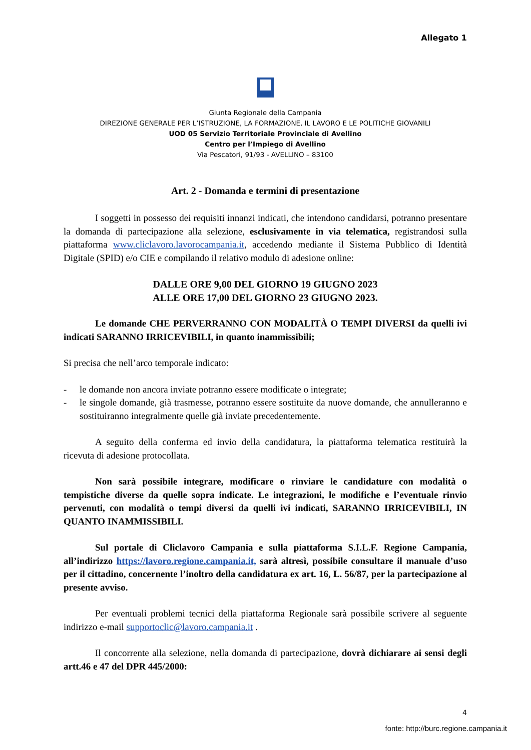Allegato 1
Giunta Regionale della Campania
DIREZIONE GENERALE PER L’ISTRUZIONE, LA FORMAZIONE, IL LAVORO E LE POLITICHE GIOVANILI
UOD 05 Servizio Territoriale Provinciale di Avellino
Centro per l’Impiego di Avellino
Via Pescatori, 91/93 - AVELLINO – 83100
Art. 2 - Domanda e termini di presentazione
I soggetti in possesso dei requisiti innanzi indicati, che intendono candidarsi, potranno presentare la domanda di partecipazione alla selezione, esclusivamente in via telematica, registrandosi sulla piattaforma www.cliclavoro.lavorocampania.it, accedendo mediante il Sistema Pubblico di Identità Digitale (SPID) e/o CIE e compilando il relativo modulo di adesione online:
DALLE ORE 9,00 DEL GIORNO 19 GIUGNO 2023
ALLE ORE 17,00 DEL GIORNO 23 GIUGNO 2023.
Le domande CHE PERVERRANNO CON MODALITÀ O TEMPI DIVERSI da quelli ivi indicati SARANNO IRRICEVIBILI, in quanto inammissibili;
Si precisa che nell’arco temporale indicato:
- le domande non ancora inviate potranno essere modificate o integrate;
- le singole domande, già trasmesse, potranno essere sostituite da nuove domande, che annulleranno e sostituiranno integralmente quelle già inviate precedentemente.
A seguito della conferma ed invio della candidatura, la piattaforma telematica restituirà la ricevuta di adesione protocollata.
Non sarà possibile integrare, modificare o rinviare le candidature con modalità o tempistiche diverse da quelle sopra indicate. Le integrazioni, le modifiche e l’eventuale rinvio pervenuti, con modalità o tempi diversi da quelli ivi indicati, SARANNO IRRICEVIBILI, IN QUANTO INAMMISSIBILI.
Sul portale di Cliclavoro Campania e sulla piattaforma S.I.L.F. Regione Campania, all’indirizzo https://lavoro.regione.campania.it, sarà altresì, possibile consultare il manuale d’uso per il cittadino, concernente l’inoltro della candidatura ex art. 16, L. 56/87, per la partecipazione al presente avviso.
Per eventuali problemi tecnici della piattaforma Regionale sarà possibile scrivere al seguente indirizzo e-mail supportoclic@lavoro.campania.it .
Il concorrente alla selezione, nella domanda di partecipazione, dovrà dichiarare ai sensi degli artt.46 e 47 del DPR 445/2000:
4
fonte: http://burc.regione.campania.it